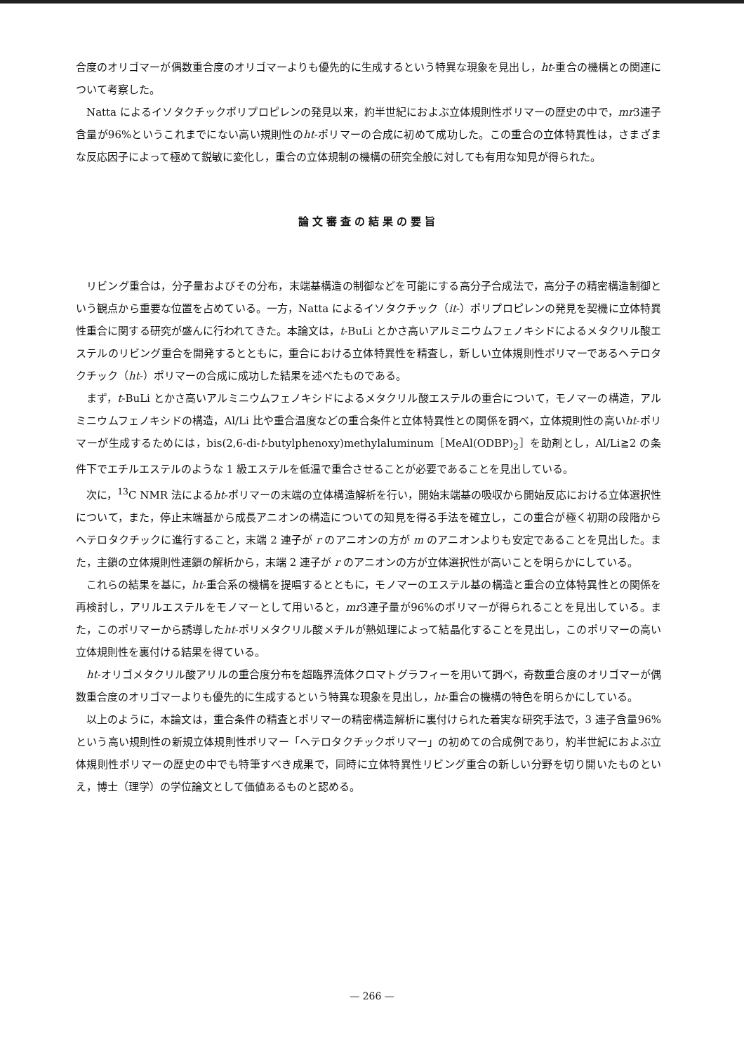合度のオリゴマーが偶数重合度のオリゴマーよりも優先的に生成するという特異な現象を見出し，ht-重合の機構との関連について考察した。
Natta によるイソタクチックポリプロピレンの発見以来，約半世紀におよぶ立体規則性ポリマーの歴史の中で，mr3連子含量が96%というこれまでにない高い規則性のht-ポリマーの合成に初めて成功した。この重合の立体特異性は，さまざまな反応因子によって極めて鋭敏に変化し，重合の立体規制の機構の研究全般に対しても有用な知見が得られた。
論文審査の結果の要旨
リビング重合は，分子量およびその分布，末端基構造の制御などを可能にする高分子合成法で，高分子の精密構造制御という観点から重要な位置を占めている。一方，Natta によるイソタクチック（it-）ポリプロピレンの発見を契機に立体特異性重合に関する研究が盛んに行われてきた。本論文は，t-BuLi とかさ高いアルミニウムフェノキシドによるメタクリル酸エステルのリビング重合を開発するとともに，重合における立体特異性を精査し，新しい立体規則性ポリマーであるヘテロタクチック（ht-）ポリマーの合成に成功した結果を述べたものである。
まず，t-BuLi とかさ高いアルミニウムフェノキシドによるメタクリル酸エステルの重合について，モノマーの構造，アルミニウムフェノキシドの構造，Al/Li 比や重合温度などの重合条件と立体特異性との関係を調べ，立体規則性の高いht-ポリマーが生成するためには，bis(2,6-di-t-butylphenoxy)methylaluminum［MeAl(ODBP)<sub>2</sub>］を助剤とし，Al/Li≧2 の条件下でエチルエステルのような 1 級エステルを低温で重合させることが必要であることを見出している。
次に，<sup>13</sup>C NMR 法によるht-ポリマーの末端の立体構造解析を行い，開始末端基の吸収から開始反応における立体選択性について，また，停止末端基から成長アニオンの構造についての知見を得る手法を確立し，この重合が極く初期の段階からヘテロタクチックに進行すること，末端 2 連子が r のアニオンの方が m のアニオンよりも安定であることを見出した。また，主鎖の立体規則性連鎖の解析から，末端 2 連子が r のアニオンの方が立体選択性が高いことを明らかにしている。
これらの結果を基に，ht-重合系の機構を提唱するとともに，モノマーのエステル基の構造と重合の立体特異性との関係を再検討し，アリルエステルをモノマーとして用いると，mr3連子量が96%のポリマーが得られることを見出している。また，このポリマーから誘導したht-ポリメタクリル酸メチルが熱処理によって結晶化することを見出し，このポリマーの高い立体規則性を裏付ける結果を得ている。
ht-オリゴメタクリル酸アリルの重合度分布を超臨界流体クロマトグラフィーを用いて調べ，奇数重合度のオリゴマーが偶数重合度のオリゴマーよりも優先的に生成するという特異な現象を見出し，ht-重合の機構の特色を明らかにしている。
以上のように，本論文は，重合条件の精査とポリマーの精密構造解析に裏付けられた着実な研究手法で，3 連子含量96%という高い規則性の新規立体規則性ポリマー「ヘテロタクチックポリマー」の初めての合成例であり，約半世紀におよぶ立体規則性ポリマーの歴史の中でも特筆すべき成果で，同時に立体特異性リビング重合の新しい分野を切り開いたものといえ，博士（理学）の学位論文として価値あるものと認める。
— 266 —